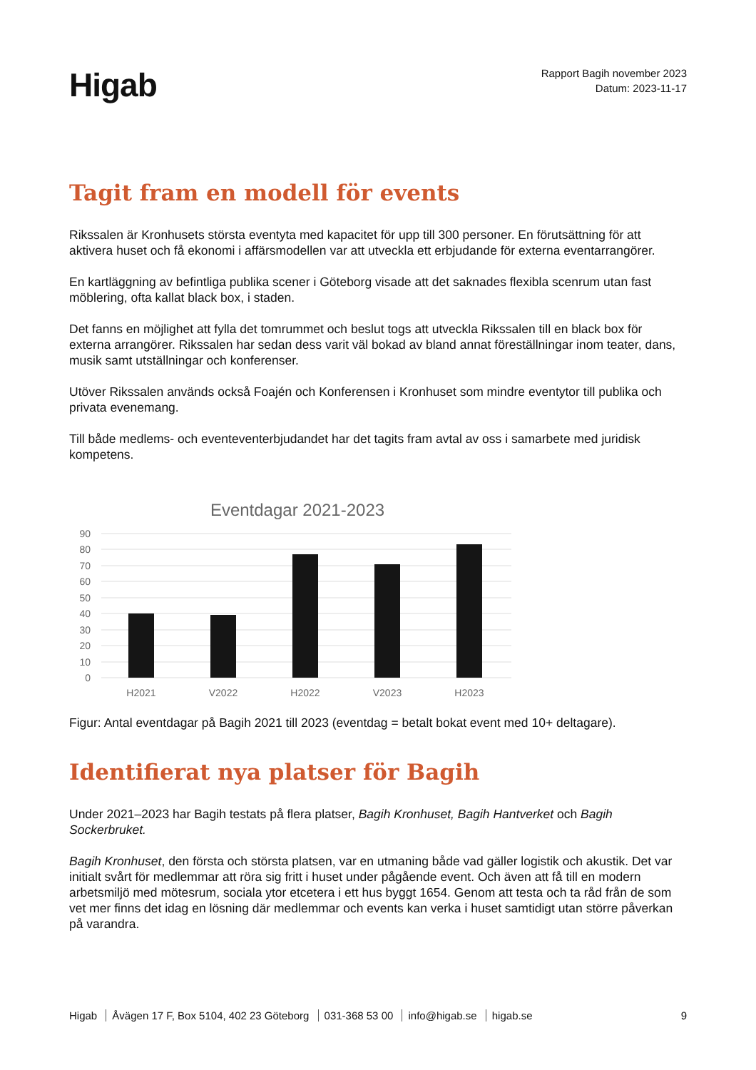Higab
Rapport Bagih november 2023
Datum: 2023-11-17
Tagit fram en modell för events
Rikssalen är Kronhusets största eventyta med kapacitet för upp till 300 personer. En förutsättning för att aktivera huset och få ekonomi i affärsmodellen var att utveckla ett erbjudande för externa eventarrangörer.
En kartläggning av befintliga publika scener i Göteborg visade att det saknades flexibla scenrum utan fast möblering, ofta kallat black box, i staden.
Det fanns en möjlighet att fylla det tomrummet och beslut togs att utveckla Rikssalen till en black box för externa arrangörer. Rikssalen har sedan dess varit väl bokad av bland annat föreställningar inom teater, dans, musik samt utställningar och konferenser.
Utöver Rikssalen används också Foajén och Konferensen i Kronhuset som mindre eventytor till publika och privata evenemang.
Till både medlems- och eventeventerbjudandet har det tagits fram avtal av oss i samarbete med juridisk kompetens.
Eventdagar 2021-2023
90
80
70
60
50
40
30
20
10
0
H2021
V2022
H2022
V2023
H2023
Figur: Antal eventdagar på Bagih 2021 till 2023 (eventdag = betalt bokat event med 10+ deltagare).
Identifierat nya platser för Bagih
Under 2021–2023 har Bagih testats på flera platser, Bagih Kronhuset, Bagih Hantverket och Bagih Sockerbruket.
Bagih Kronhuset, den första och största platsen, var en utmaning både vad gäller logistik och akustik. Det var initialt svårt för medlemmar att röra sig fritt i huset under pågående event. Och även att få till en modern arbetsmiljö med mötesrum, sociala ytor etcetera i ett hus byggt 1654. Genom att testa och ta råd från de som vet mer finns det idag en lösning där medlemmar och events kan verka i huset samtidigt utan större påverkan på varandra.
Higab Åvägen 17 F, Box 5104, 402 23 Göteborg 031-368 53 00 info@higab.se higab.se
9